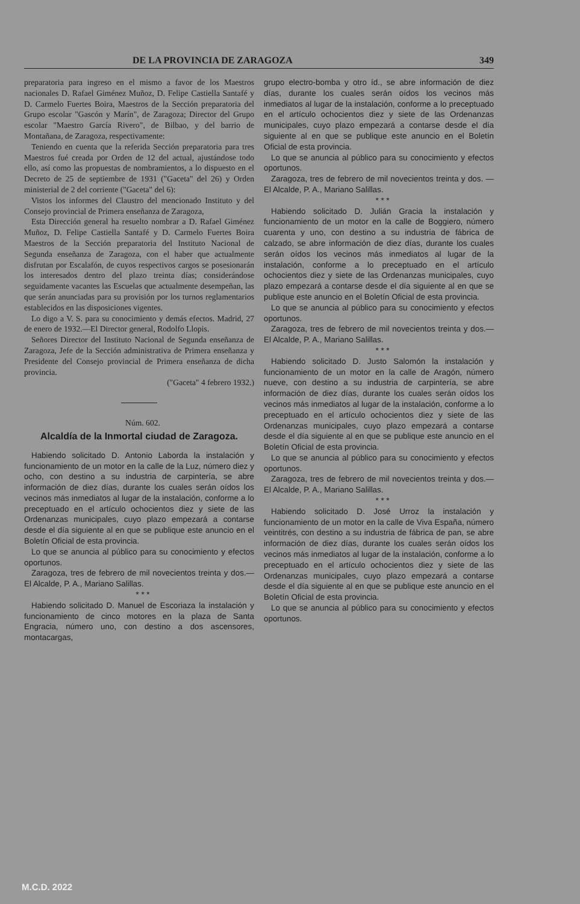DE LA PROVINCIA DE ZARAGOZA 349
preparatoria para ingreso en el mismo a favor de los Maestros nacionales D. Rafael Giménez Muñoz, D. Felipe Castiella Santafé y D. Carmelo Fuertes Boira, Maestros de la Sección preparatoria del Grupo escolar "Gascón y Marín", de Zaragoza; Director del Grupo escolar "Maestro García Rivero", de Bilbao, y del barrio de Montañana, de Zaragoza, respectivamente:
Teniendo en cuenta que la referida Sección preparatoria para tres Maestros fué creada por Orden de 12 del actual, ajustándose todo ello, así como las propuestas de nombramientos, a lo dispuesto en el Decreto de 25 de septiembre de 1931 ("Gaceta" del 26) y Orden ministerial de 2 del corriente ("Gaceta" del 6):
Vistos los informes del Claustro del mencionado Instituto y del Consejo provincial de Primera enseñanza de Zaragoza,
Esta Dirección general ha resuelto nombrar a D. Rafael Giménez Muñoz, D. Felipe Castiella Santafé y D. Carmelo Fuertes Boira Maestros de la Sección preparatoria del Instituto Nacional de Segunda enseñanza de Zaragoza, con el haber que actualmente disfrutan por Escalafón, de cuyos respectivos cargos se posesionarán los interesados dentro del plazo treinta días; considerándose seguidamente vacantes las Escuelas que actualmente desempeñan, las que serán anunciadas para su provisión por los turnos reglamentarios establecidos en las disposiciones vigentes.
Lo digo a V. S. para su conocimiento y demás efectos. Madrid, 27 de enero de 1932.—El Director general, Rodolfo Llopis.
Señores Director del Instituto Nacional de Segunda enseñanza de Zaragoza, Jefe de la Sección administrativa de Primera enseñanza y Presidente del Consejo provincial de Primera enseñanza de dicha provincia.
("Gaceta" 4 febrero 1932.)
Núm. 602.
Alcaldía de la Inmortal ciudad de Zaragoza.
Habiendo solicitado D. Antonio Laborda la instalación y funcionamiento de un motor en la calle de la Luz, número diez y ocho, con destino a su industria de carpintería, se abre información de diez días, durante los cuales serán oídos los vecinos más inmediatos al lugar de la instalación, conforme a lo preceptuado en el artículo ochocientos diez y siete de las Ordenanzas municipales, cuyo plazo empezará a contarse desde el día siguiente al en que se publique este anuncio en el Boletín Oficial de esta provincia.
Lo que se anuncia al público para su conocimiento y efectos oportunos.
Zaragoza, tres de febrero de mil novecientos treinta y dos.— El Alcalde, P. A., Mariano Salillas.
* * *
Habiendo solicitado D. Manuel de Escoriaza la instalación y funcionamiento de cinco motores en la plaza de Santa Engracia, número uno, con destino a dos ascensores, montacargas,
grupo electro-bomba y otro íd., se abre información de diez días, durante los cuales serán oídos los vecinos más inmediatos al lugar de la instalación, conforme a lo preceptuado en el artículo ochocientos diez y siete de las Ordenanzas municipales, cuyo plazo empezará a contarse desde el día siguiente al en que se publique este anuncio en el Boletín Oficial de esta provincia.
Lo que se anuncia al público para su conocimiento y efectos oportunos.
Zaragoza, tres de febrero de mil novecientos treinta y dos. — El Alcalde, P. A., Mariano Salillas.
* * *
Habiendo solicitado D. Julián Gracia la instalación y funcionamiento de un motor en la calle de Boggiero, número cuarenta y uno, con destino a su industria de fábrica de calzado, se abre información de diez días, durante los cuales serán oídos los vecinos más inmediatos al lugar de la instalación, conforme a lo preceptuado en el artículo ochocientos diez y siete de las Ordenanzas municipales, cuyo plazo empezará a contarse desde el día siguiente al en que se publique este anuncio en el Boletín Oficial de esta provincia.
Lo que se anuncia al público para su conocimiento y efectos oportunos.
Zaragoza, tres de febrero de mil novecientos treinta y dos.— El Alcalde, P. A., Mariano Salillas.
* * *
Habiendo solicitado D. Justo Salomón la instalación y funcionamiento de un motor en la calle de Aragón, número nueve, con destino a su industria de carpintería, se abre información de diez días, durante los cuales serán oídos los vecinos más inmediatos al lugar de la instalación, conforme a lo preceptuado en el artículo ochocientos diez y siete de las Ordenanzas municipales, cuyo plazo empezará a contarse desde el día siguiente al en que se publique este anuncio en el Boletín Oficial de esta provincia.
Lo que se anuncia al público para su conocimiento y efectos oportunos.
Zaragoza, tres de febrero de mil novecientos treinta y dos.—El Alcalde, P. A., Mariano Salillas.
* * *
Habiendo solicitado D. José Urroz la instalación y funcionamiento de un motor en la calle de Viva España, número veintitrés, con destino a su industria de fábrica de pan, se abre información de diez días, durante los cuales serán oídos los vecinos más inmediatos al lugar de la instalación, conforme a lo preceptuado en el artículo ochocientos diez y siete de las Ordenanzas municipales, cuyo plazo empezará a contarse desde el día siguiente al en que se publique este anuncio en el Boletín Oficial de esta provincia.
Lo que se anuncia al público para su conocimiento y efectos oportunos.
M.C.D. 2022